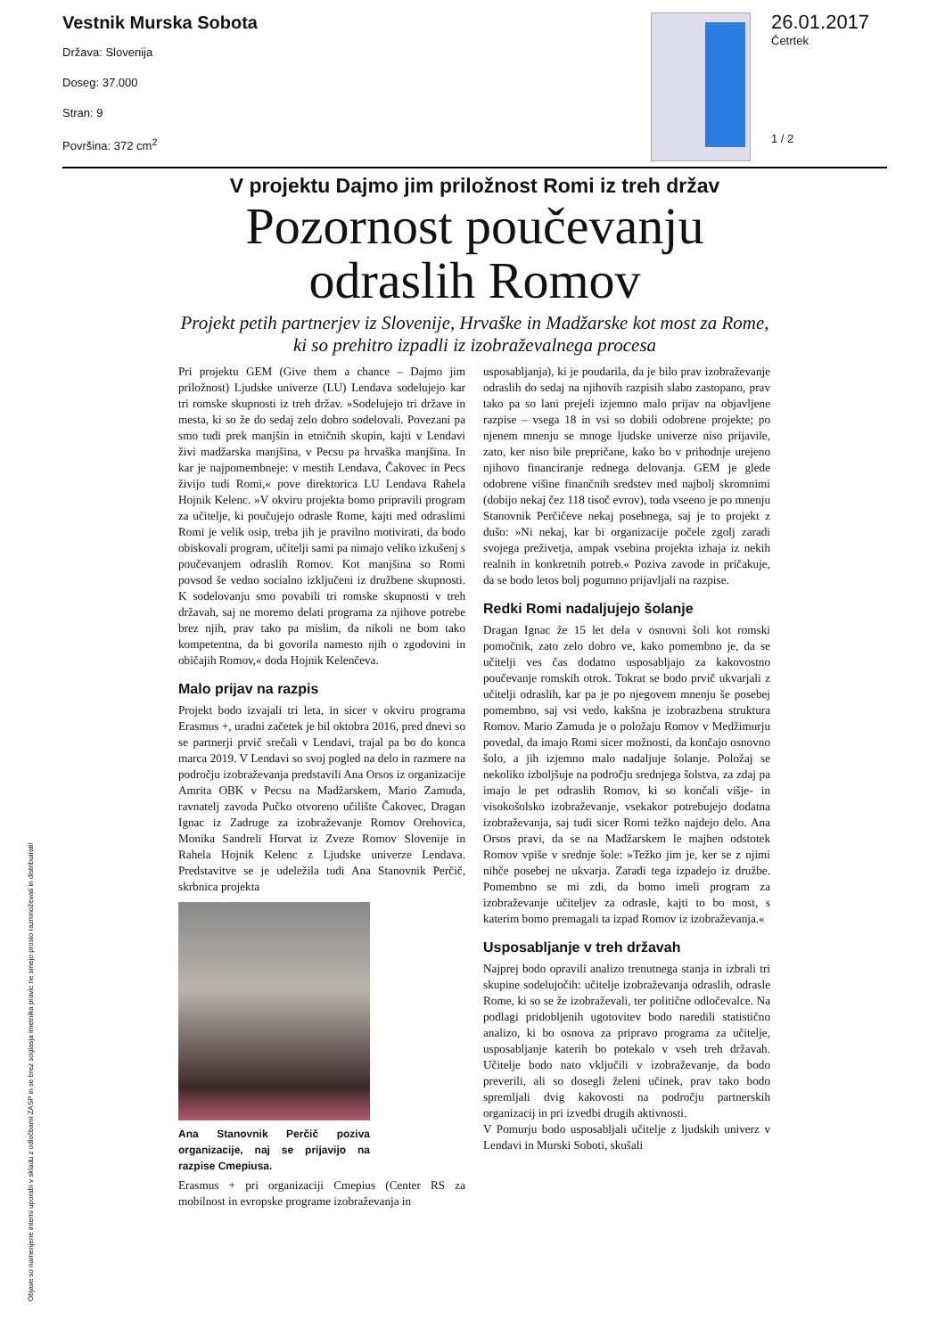Vestnik Murska Sobota
Država: Slovenija
Doseg: 37.000
Stran: 9
Površina: 372 cm<sup>2</sup>
26.01.2017
Četrtek
1 / 2
Objave so namenjene interni uporabi v skladu z odločbami ZASP in se brez soglasja imetnika pravic ne smejo prosto razmnoževati in distribuirati!
V projektu Dajmo jim priložnost Romi iz treh držav
Pozornost poučevanju odraslih Romov
Projekt petih partnerjev iz Slovenije, Hrvaške in Madžarske kot most za Rome, ki so prehitro izpadli iz izobraževalnega procesa
Pri projektu GEM (Give them a chance – Dajmo jim priložnost) Ljudske univerze (LU) Lendava sodelujejo kar tri romske skupnosti iz treh držav. »Sodelujejo tri države in mesta, ki so že do sedaj zelo dobro sodelovali. Povezani pa smo tudi prek manjšin in etničnih skupin, kajti v Lendavi živi madžarska manjšina, v Pecsu pa hrvaška manjšina. In kar je najpomembneje: v mestih Lendava, Čakovec in Pecs živijo tudi Romi,« pove direktorica LU Lendava Rahela Hojnik Kelenc. »V okviru projekta bomo pripravili program za učitelje, ki poučujejo odrasle Rome, kajti med odraslimi Romi je velik osip, treba jih je pravilno motivirati, da bodo obiskovali program, učitelji sami pa nimajo veliko izkušenj s poučevanjem odraslih Romov. Kot manjšina so Romi povsod še vedno socialno izključeni iz družbene skupnosti. K sodelovanju smo povabili tri romske skupnosti v treh državah, saj ne moremo delati programa za njihove potrebe brez njih, prav tako pa mislim, da nikoli ne bom tako kompetentna, da bi govorila namesto njih o zgodovini in običajih Romov,« doda Hojnik Kelenčeva.
Malo prijav na razpis
Projekt bodo izvajali tri leta, in sicer v okviru programa Erasmus +, uradni začetek je bil oktobra 2016, pred dnevi so se partnerji prvič srečali v Lendavi, trajal pa bo do konca marca 2019. V Lendavi so svoj pogled na delo in razmere na področju izobraževanja predstavili Ana Orsos iz organizacije Amrita OBK v Pecsu na Madžarskem, Mario Zamuda, ravnatelj zavoda Pučko otvoreno učilište Čakovec, Dragan Ignac iz Zadruge za izobraževanje Romov Orehovica, Monika Sandreli Horvat iz Zveze Romov Slovenije in Rahela Hojnik Kelenc z Ljudske univerze Lendava. Predstavitve se je udeležila tudi Ana Stanovnik Perčič, skrbnica projekta
Ana Stanovnik Perčič poziva organizacije, naj se prijavijo na razpise Cmepiusa.
Erasmus + pri organizaciji Cmepius (Center RS za mobilnost in evropske programe izobraževanja in
usposabljanja), ki je poudarila, da je bilo prav izobraževanje odraslih do sedaj na njihovih razpisih slabo zastopano, prav tako pa so lani prejeli izjemno malo prijav na objavljene razpise – vsega 18 in vsi so dobili odobrene projekte; po njenem mnenju se mnoge ljudske univerze niso prijavile, zato, ker niso bile prepričane, kako bo v prihodnje urejeno njihovo financiranje rednega delovanja. GEM je glede odobrene višine finančnih sredstev med najbolj skromnimi (dobijo nekaj čez 118 tisoč evrov), toda vseeno je po mnenju Stanovnik Perčičeve nekaj posebnega, saj je to projekt z dušo: »Ni nekaj, kar bi organizacije počele zgolj zaradi svojega preživetja, ampak vsebina projekta izhaja iz nekih realnih in konkretnih potreb.« Poziva zavode in pričakuje, da se bodo letos bolj pogumno prijavljali na razpise.
Redki Romi nadaljujejo šolanje
Dragan Ignac že 15 let dela v osnovni šoli kot romski pomočnik, zato zelo dobro ve, kako pomembno je, da se učitelji ves čas dodatno usposabljajo za kakovostno poučevanje romskih otrok. Tokrat se bodo prvič ukvarjali z učitelji odraslih, kar pa je po njegovem mnenju še posebej pomembno, saj vsi vedo, kakšna je izobrazbena struktura Romov. Mario Zamuda je o položaju Romov v Medžimurju povedal, da imajo Romi sicer možnosti, da končajo osnovno šolo, a jih izjemno malo nadaljuje šolanje. Položaj se nekoliko izboljšuje na področju srednjega šolstva, za zdaj pa imajo le pet odraslih Romov, ki so končali višje- in visokošolsko izobraževanje, vsekakor potrebujejo dodatna izobraževanja, saj tudi sicer Romi težko najdejo delo. Ana Orsos pravi, da se na Madžarskem le majhen odstotek Romov vpiše v srednje šole: »Težko jim je, ker se z njimi nihče posebej ne ukvarja. Zaradi tega izpadejo iz družbe. Pomembno se mi zdi, da bomo imeli program za izobraževanje učiteljev za odrasle, kajti to bo most, s katerim bomo premagali ta izpad Romov iz izobraževanja.«
Usposabljanje v treh državah
Najprej bodo opravili analizo trenutnega stanja in izbrali tri skupine sodelujočih: učitelje izobraževanja odraslih, odrasle Rome, ki so se že izobraževali, ter politične odločevalce. Na podlagi pridobljenih ugotovitev bodo naredili statistično analizo, ki bo osnova za pripravo programa za učitelje, usposabljanje katerih bo potekalo v vseh treh državah. Učitelje bodo nato vključili v izobraževanje, da bodo preverili, ali so dosegli želeni učinek, prav tako bodo spremljali dvig kakovosti na področju partnerskih organizacij in pri izvedbi drugih aktivnosti.
V Pomurju bodo usposabljali učitelje z ljudskih univerz v Lendavi in Murski Soboti, skušali